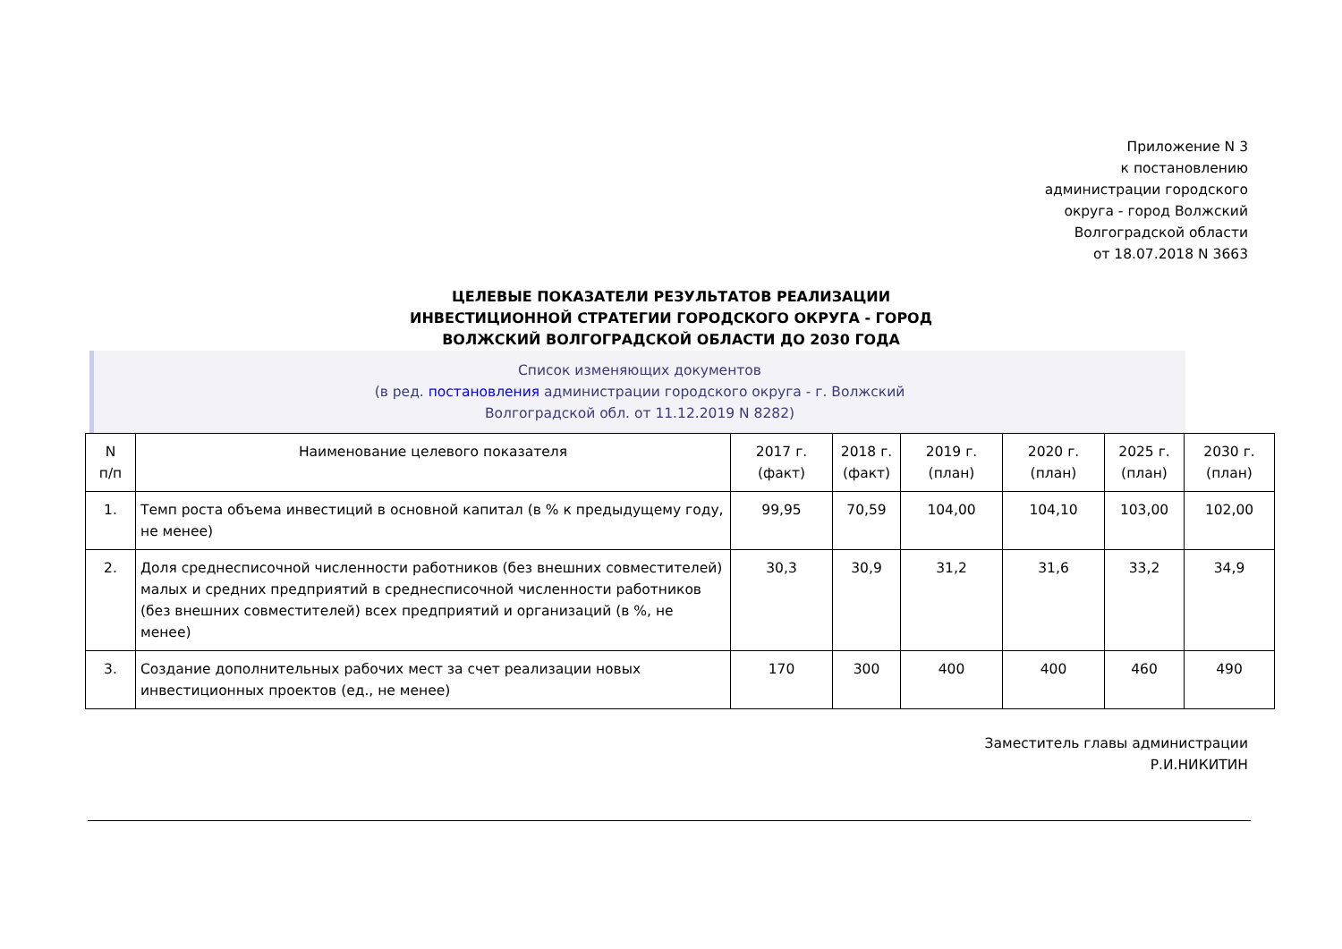Приложение N 3
к постановлению
администрации городского
округа - город Волжский
Волгоградской области
от 18.07.2018 N 3663
ЦЕЛЕВЫЕ ПОКАЗАТЕЛИ РЕЗУЛЬТАТОВ РЕАЛИЗАЦИИ ИНВЕСТИЦИОННОЙ СТРАТЕГИИ ГОРОДСКОГО ОКРУГА - ГОРОД ВОЛЖСКИЙ ВОЛГОГРАДСКОЙ ОБЛАСТИ ДО 2030 ГОДА
Список изменяющих документов
(в ред. постановления администрации городского округа - г. Волжский
Волгоградской обл. от 11.12.2019 N 8282)
| N п/п | Наименование целевого показателя | 2017 г. (факт) | 2018 г. (факт) | 2019 г. (план) | 2020 г. (план) | 2025 г. (план) | 2030 г. (план) |
| --- | --- | --- | --- | --- | --- | --- | --- |
| 1. | Темп роста объема инвестиций в основной капитал (в % к предыдущему году, не менее) | 99,95 | 70,59 | 104,00 | 104,10 | 103,00 | 102,00 |
| 2. | Доля среднесписочной численности работников (без внешних совместителей) малых и средних предприятий в среднесписочной численности работников (без внешних совместителей) всех предприятий и организаций (в %, не менее) | 30,3 | 30,9 | 31,2 | 31,6 | 33,2 | 34,9 |
| 3. | Создание дополнительных рабочих мест за счет реализации новых инвестиционных проектов (ед., не менее) | 170 | 300 | 400 | 400 | 460 | 490 |
Заместитель главы администрации
Р.И.НИКИТИН